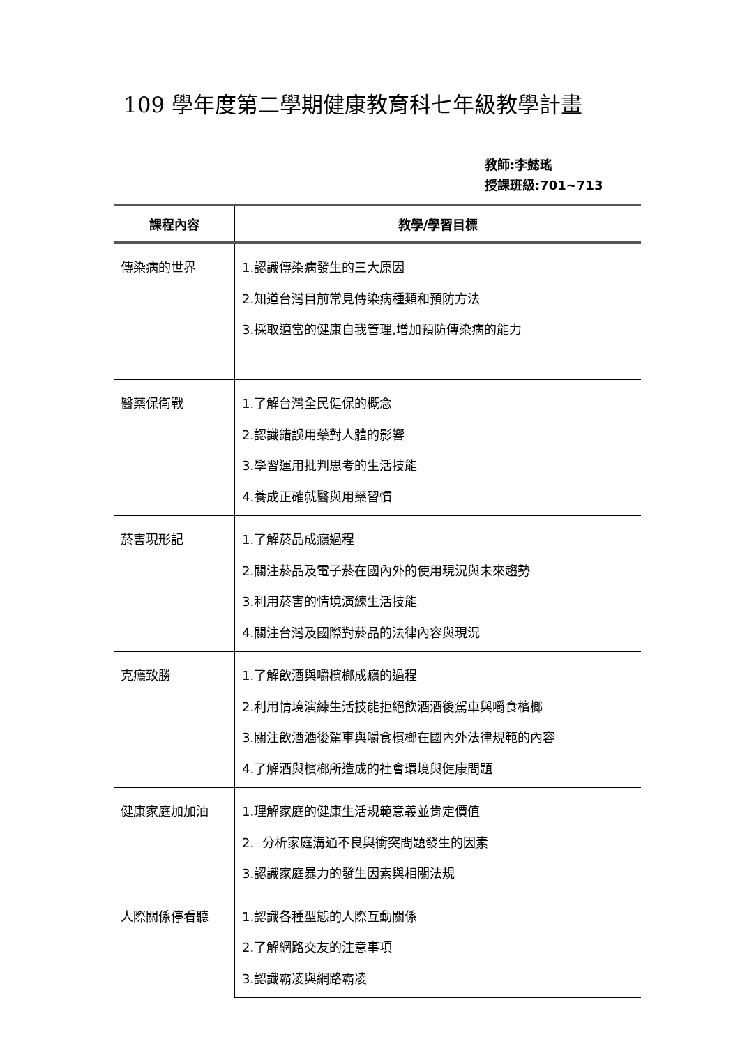109 學年度第二學期健康教育科七年級教學計畫
教師:李懿瑤
授課班級:701~713
| 課程內容 | 教學/學習目標 |
| --- | --- |
| 傳染病的世界 | 1.認識傳染病發生的三大原因 2.知道台灣目前常見傳染病種類和預防方法 3.採取適當的健康自我管理,增加預防傳染病的能力 |
| 醫藥保衛戰 | 1.了解台灣全民健保的概念 2.認識錯誤用藥對人體的影響 3.學習運用批判思考的生活技能 4.養成正確就醫與用藥習慣 |
| 菸害現形記 | 1.了解菸品成癮過程 2.關注菸品及電子菸在國內外的使用現況與未來趨勢 3.利用菸害的情境演練生活技能 4.關注台灣及國際對菸品的法律內容與現況 |
| 克癮致勝 | 1.了解飲酒與嚼檳榔成癮的過程 2.利用情境演練生活技能拒絕飲酒酒後駕車與嚼食檳榔 3.關注飲酒酒後駕車與嚼食檳榔在國內外法律規範的內容 4.了解酒與檳榔所造成的社會環境與健康問題 |
| 健康家庭加加油 | 1.理解家庭的健康生活規範意義並肯定價值 2. 分析家庭溝通不良與衝突問題發生的因素 3.認識家庭暴力的發生因素與相關法規 |
| 人際關係停看聽 | 1.認識各種型態的人際互動關係 2.了解網路交友的注意事項 3.認識霸凌與網路霸凌 |